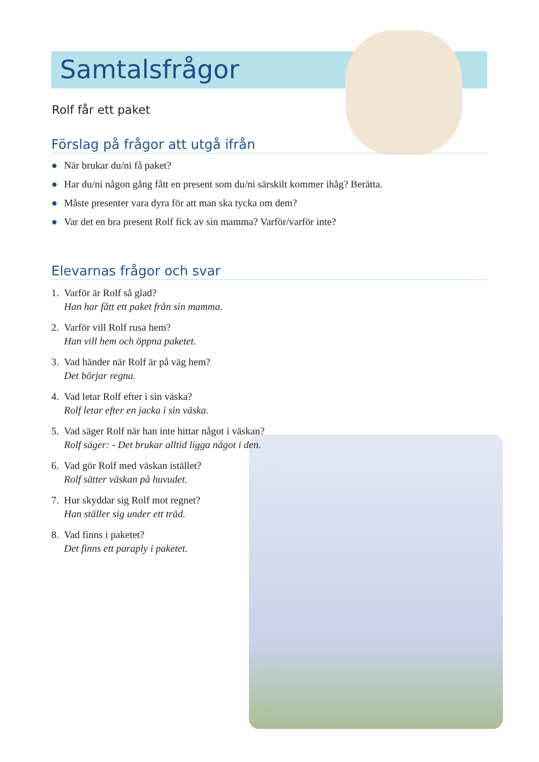Samtalsfrågor
Rolf får ett paket
Förslag på frågor att utgå ifrån
● När brukar du/ni få paket?
● Har du/ni någon gång fått en present som du/ni särskilt kommer ihåg? Berätta.
● Måste presenter vara dyra för att man ska tycka om dem?
● Var det en bra present Rolf fick av sin mamma? Varför/varför inte?
Elevarnas frågor och svar
1. Varför är Rolf så glad?
Han har fått ett paket från sin mamma.
2. Varför vill Rolf rusa hem?
Han vill hem och öppna paketet.
3. Vad händer när Rolf är på väg hem?
Det börjar regna.
4. Vad letar Rolf efter i sin väska?
Rolf letar efter en jacka i sin väska.
5. Vad säger Rolf när han inte hittar något i väskan?
Rolf säger: - Det brukar alltid ligga något i den.
6. Vad gör Rolf med väskan istället?
Rolf sätter väskan på huvudet.
7. Hur skyddar sig Rolf mot regnet?
Han ställer sig under ett träd.
8. Vad finns i paketet?
Det finns ett paraply i paketet.